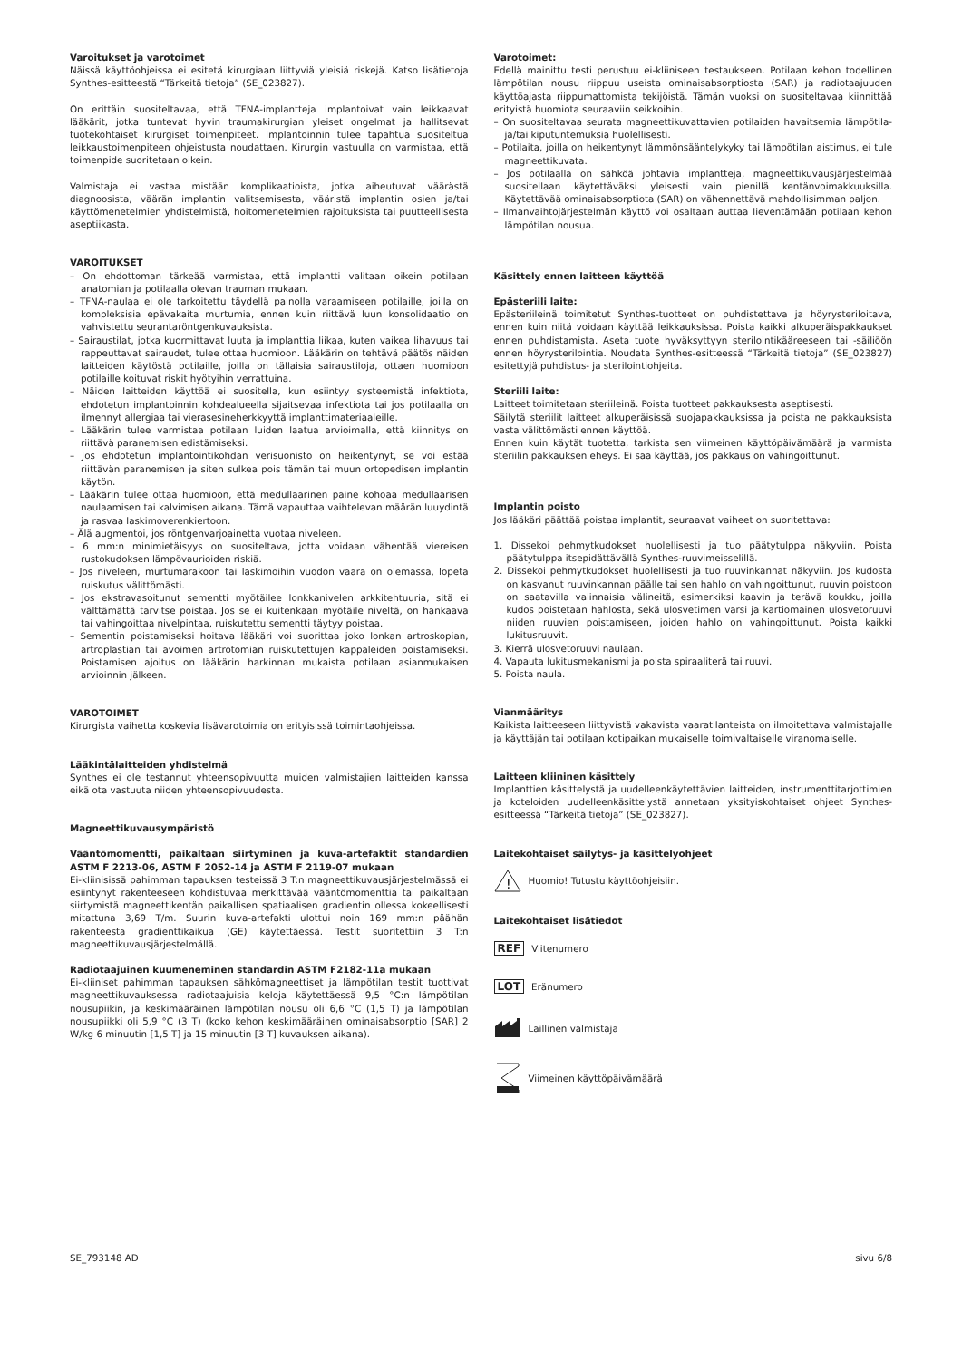Varoitukset ja varotoimet
Näissä käyttöohjeissa ei esitetä kirurgiaan liittyviä yleisiä riskejä. Katso lisätietoja Synthes-esitteestä “Tärkeitä tietoja” (SE_023827).
On erittäin suositeltavaa, että TFNA-implantteja implantoivat vain leikkaavat lääkärit, jotka tuntevat hyvin traumakirurgian yleiset ongelmat ja hallitsevat tuotekohtaiset kirurgiset toimenpiteet. Implantoinnin tulee tapahtua suositeltua leikkaustoimenpiteen ohjeistusta noudattaen. Kirurgin vastuulla on varmistaa, että toimenpide suoritetaan oikein.
Valmistaja ei vastaa mistään komplikaatioista, jotka aiheutuvat väärästä diagnoosista, väärän implantin valitsemisesta, vääristä implantin osien ja/tai käyttömenetelmien yhdistelmistä, hoitomenetelmien rajoituksista tai puutteellisesta aseptiikasta.
VAROITUKSET
– On ehdottoman tärkeää varmistaa, että implantti valitaan oikein potilaan anatomian ja potilaalla olevan trauman mukaan.
– TFNA-naulaa ei ole tarkoitettu täydellä painolla varaamiseen potilaille, joilla on kompleksisia epävakaita murtumia, ennen kuin riittävä luun konsolidaatio on vahvistettu seurantaröntgenkuvauksista.
– Sairaustilat, jotka kuormittavat luuta ja implanttia liikaa, kuten vaikea lihavuus tai rappeuttavat sairaudet, tulee ottaa huomioon. Lääkärin on tehtävä päätös näiden laitteiden käytöstä potilaille, joilla on tällaisia sairaustiloja, ottaen huomioon potilaille koituvat riskit hyötyihin verrattuina.
– Näiden laitteiden käyttöä ei suositella, kun esiintyy systeemistä infektiota, ehdotetun implantoinnin kohdealueella sijaitsevaa infektiota tai jos potilaalla on ilmennyt allergiaa tai vierasesineherkkyyttä implanttimateriaaleille.
– Lääkärin tulee varmistaa potilaan luiden laatua arvioimalla, että kiinnitys on riittävä paranemisen edistämiseksi.
– Jos ehdotetun implantointikohdan verisuonisto on heikentynyt, se voi estää riittävän paranemisen ja siten sulkea pois tämän tai muun ortopedisen implantin käytön.
– Lääkärin tulee ottaa huomioon, että medullaarinen paine kohoaa medullaarisen naulaamisen tai kalvimisen aikana. Tämä vapauttaa vaihtelevan määrän luuydintä ja rasvaa laskimoverenkiertoon.
– Älä augmentoi, jos röntgenvarjoainetta vuotaa niveleen.
– 6 mm:n minimietäisyys on suositeltava, jotta voidaan vähentää viereisen rustokudoksen lämpövaurioiden riskiä.
– Jos niveleen, murtumarakoon tai laskimoihin vuodon vaara on olemassa, lopeta ruiskutus välittömästi.
– Jos ekstravasoitunut sementti myötäilee lonkkanivelen arkkitehtuuria, sitä ei välttämättä tarvitse poistaa. Jos se ei kuitenkaan myötäile niveltä, on hankaava tai vahingoittaa nivelpintaa, ruiskutettu sementti täytyy poistaa.
– Sementin poistamiseksi hoitava lääkäri voi suorittaa joko lonkan artroskopian, artroplastian tai avoimen artrotomian ruiskutettujen kappaleiden poistamiseksi. Poistamisen ajoitus on lääkärin harkinnan mukaista potilaan asianmukaisen arvioinnin jälkeen.
VAROTOIMET
Kirurgista vaihetta koskevia lisävarotoimia on erityisissä toimintaohjeissa.
Lääkintälaitteiden yhdistelmä
Synthes ei ole testannut yhteensopivuutta muiden valmistajien laitteiden kanssa eikä ota vastuuta niiden yhteensopivuudesta.
Magneettikuvausympäristö
Vääntömomentti, paikaltaan siirtyminen ja kuva-artefaktit standardien ASTM F 2213-06, ASTM F 2052-14 ja ASTM F 2119-07 mukaan
Ei-kliinisissä pahimman tapauksen testeissä 3 T:n magneettikuvausjärjestelmässä ei esiintynyt rakenteeseen kohdistuvaa merkittävää vääntömomenttia tai paikaltaan siirtymistä magneettikentän paikallisen spatiaalisen gradientin ollessa kokeellisesti mitattuna 3,69 T/m. Suurin kuva-artefakti ulottui noin 169 mm:n päähän rakenteesta gradienttikaikua (GE) käytettäessä. Testit suoritettiin 3 T:n magneettikuvausjärjestelmällä.
Radiotaajuinen kuumeneminen standardin ASTM F2182-11a mukaan
Ei-kliiniset pahimman tapauksen sähkömagneettiset ja lämpötilan testit tuottivat magneettikuvauksessa radiotaajuisia keloja käytettäessä 9,5 °C:n lämpötilan nousupiikin, ja keskimääräinen lämpötilan nousu oli 6,6 °C (1,5 T) ja lämpötilan nousupiikki oli 5,9 °C (3 T) (koko kehon keskimääräinen ominaisabsorptio [SAR] 2 W/kg 6 minuutin [1,5 T] ja 15 minuutin [3 T] kuvauksen aikana).
Varotoimet:
Edellä mainittu testi perustuu ei-kliiniseen testaukseen. Potilaan kehon todellinen lämpötilan nousu riippuu useista ominaisabsorptiosta (SAR) ja radiotaajuuden käyttöajasta riippumattomista tekijöistä. Tämän vuoksi on suositeltavaa kiinnittää erityistä huomiota seuraaviin seikkoihin.
– On suositeltavaa seurata magneettikuvattavien potilaiden havaitsemia lämpötila- ja/tai kiputuntemuksia huolellisesti.
– Potilaita, joilla on heikentynyt lämmönsääntelykyky tai lämpötilan aistimus, ei tule magneettikuvata.
– Jos potilaalla on sähköä johtavia implantteja, magneettikuvausjärjestelmää suositellaan käytettäväksi yleisesti vain pienillä kentänvoimakkuuksilla. Käytettävää ominaisabsorptiota (SAR) on vähennettävä mahdollisimman paljon.
– Ilmanvaihtojärjestelmän käyttö voi osaltaan auttaa lieventämään potilaan kehon lämpötilan nousua.
Käsittely ennen laitteen käyttöä
Epästeriili laite:
Epästeriileinä toimitetut Synthes-tuotteet on puhdistettava ja höyrysteriloitava, ennen kuin niitä voidaan käyttää leikkauksissa. Poista kaikki alkuperäispakkaukset ennen puhdistamista. Aseta tuote hyväksyttyyn sterilointikääreeseen tai -säiliöön ennen höyrysterilointia. Noudata Synthes-esitteessä “Tärkeitä tietoja” (SE_023827) esitettyjä puhdistus- ja sterilointiohjeita.
Steriili laite:
Laitteet toimitetaan steriileinä. Poista tuotteet pakkauksesta aseptisesti.
Säilytä steriilit laitteet alkuperäisissä suojapakkauksissa ja poista ne pakkauksista vasta välittömästi ennen käyttöä.
Ennen kuin käytät tuotetta, tarkista sen viimeinen käyttöpäivämäärä ja varmista steriilin pakkauksen eheys. Ei saa käyttää, jos pakkaus on vahingoittunut.
Implantin poisto
Jos lääkäri päättää poistaa implantit, seuraavat vaiheet on suoritettava:
1. Dissekoi pehmytkudokset huolellisesti ja tuo päätytulppa näkyviin. Poista päätytulppa itsepidättävällä Synthes-ruuvimeisselillä.
2. Dissekoi pehmytkudokset huolellisesti ja tuo ruuvinkannat näkyviin. Jos kudosta on kasvanut ruuvinkannan päälle tai sen hahlo on vahingoittunut, ruuvin poistoon on saatavilla valinnaisia välineitä, esimerkiksi kaavin ja terävä koukku, joilla kudos poistetaan hahlosta, sekä ulosvetimen varsi ja kartiomainen ulosvetoruuvi niiden ruuvien poistamiseen, joiden hahlo on vahingoittunut. Poista kaikki lukitusruuvit.
3. Kierrä ulosvetoruuvi naulaan.
4. Vapauta lukitusmekanismi ja poista spiraaliterä tai ruuvi.
5. Poista naula.
Vianmääritys
Kaikista laitteeseen liittyvistä vakavista vaaratilanteista on ilmoitettava valmistajalle ja käyttäjän tai potilaan kotipaikan mukaiselle toimivaltaiselle viranomaiselle.
Laitteen kliininen käsittely
Implanttien käsittelystä ja uudelleenkäytettävien laitteiden, instrumenttitarjottimien ja koteloiden uudelleenkäsittelystä annetaan yksityiskohtaiset ohjeet Synthes-esitteessä “Tärkeitä tietoja” (SE_023827).
Laitekohtaiset säilytys- ja käsittelyohjeet
!
Huomio! Tutustu käyttöohjeisiin.
Laitekohtaiset lisätiedot
REF Viitenumero
LOT Eränumero
Laillinen valmistaja
Viimeinen käyttöpäivämäärä
SE_793148 AD sivu 6/8